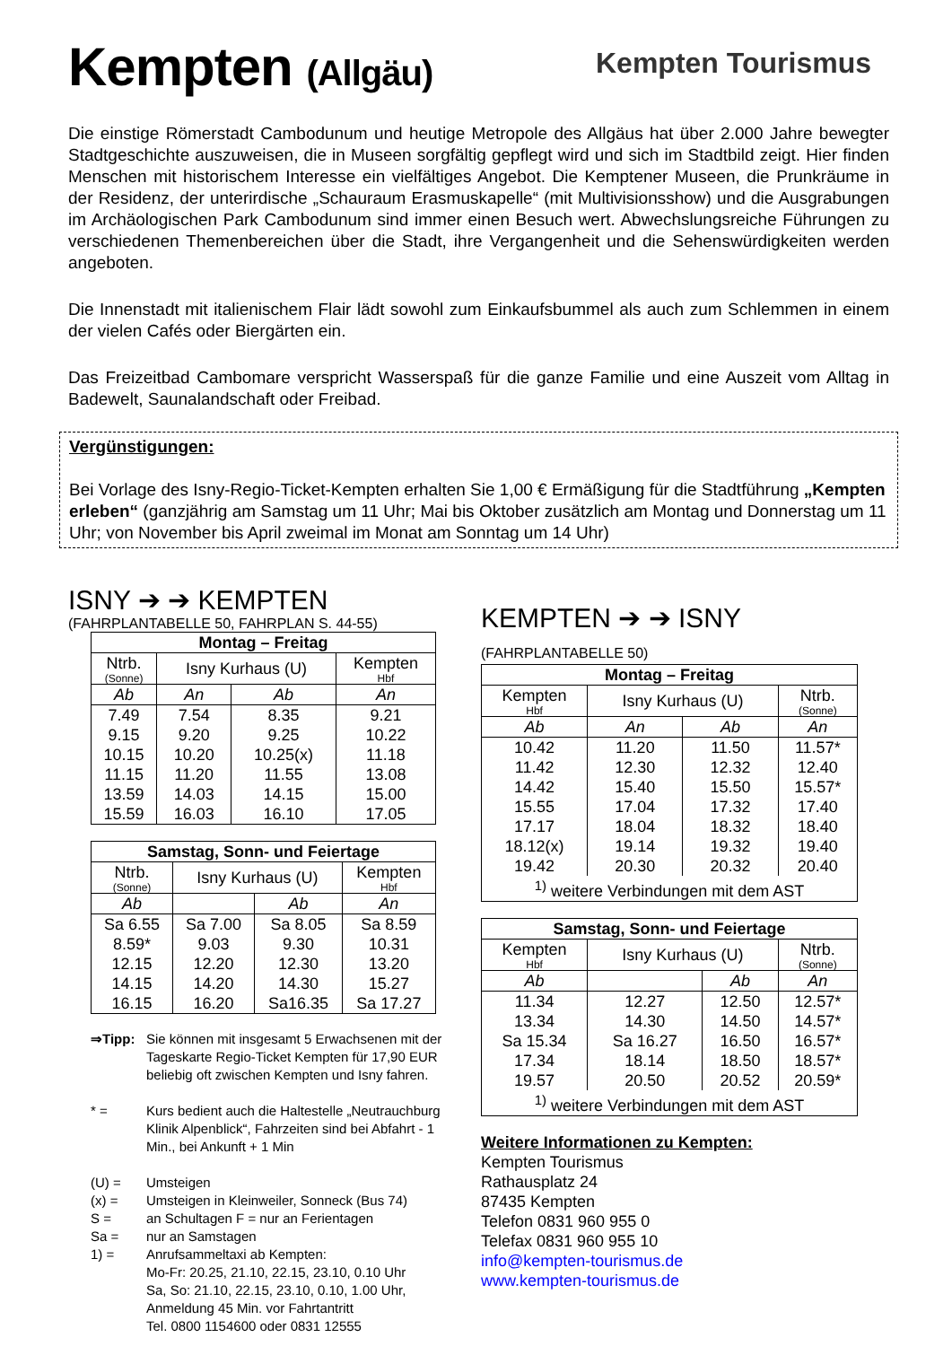Kempten (Allgäu)
Kempten Tourismus
Die einstige Römerstadt Cambodunum und heutige Metropole des Allgäus hat über 2.000 Jahre bewegter Stadtgeschichte auszuweisen, die in Museen sorgfältig gepflegt wird und sich im Stadtbild zeigt. Hier finden Menschen mit historischem Interesse ein vielfältiges Angebot. Die Kemptener Museen, die Prunkräume in der Residenz, der unterirdische „Schauraum Erasmuskapelle“ (mit Multivisionsshow) und die Ausgrabungen im Archäologischen Park Cambodunum sind immer einen Besuch wert. Abwechslungsreiche Führungen zu verschiedenen Themenbereichen über die Stadt, ihre Vergangenheit und die Sehenswürdigkeiten werden angeboten.
Die Innenstadt mit italienischem Flair lädt sowohl zum Einkaufsbummel als auch zum Schlemmen in einem der vielen Cafés oder Biergärten ein.
Das Freizeitbad Cambomare verspricht Wasserspaß für die ganze Familie und eine Auszeit vom Alltag in Badewelt, Saunalandschaft oder Freibad.
Vergünstigungen:
Bei Vorlage des Isny-Regio-Ticket-Kempten erhalten Sie 1,00 € Ermäßigung für die Stadtführung „Kempten erleben“ (ganzjährig am Samstag um 11 Uhr; Mai bis Oktober zusätzlich am Montag und Donnerstag um 11 Uhr; von November bis April zweimal im Monat am Sonntag um 14 Uhr)
ISNY ➔ ➔ KEMPTEN
(FAHRPLANTABELLE 50, FAHRPLAN S. 44-55)
| Montag – Freitag | | | |
| --- | --- | --- | --- |
| Ntrb. (Sonne) | Isny Kurhaus (U) | | Kempten Hbf |
| Ab | An | Ab | An |
| 7.49 | 7.54 | 8.35 | 9.21 |
| 9.15 | 9.20 | 9.25 | 10.22 |
| 10.15 | 10.20 | 10.25(x) | 11.18 |
| 11.15 | 11.20 | 11.55 | 13.08 |
| 13.59 | 14.03 | 14.15 | 15.00 |
| 15.59 | 16.03 | 16.10 | 17.05 |
| Samstag, Sonn- und Feiertage | | | |
| --- | --- | --- | --- |
| Ntrb. (Sonne) | Isny Kurhaus (U) | | Kempten Hbf |
| Ab | | Ab | An |
| Sa 6.55 | Sa 7.00 | Sa 8.05 | Sa 8.59 |
| 8.59* | 9.03 | 9.30 | 10.31 |
| 12.15 | 12.20 | 12.30 | 13.20 |
| 14.15 | 14.20 | 14.30 | 15.27 |
| 16.15 | 16.20 | Sa16.35 | Sa 17.27 |
⇒Tipp: Sie können mit insgesamt 5 Erwachsenen mit der Tageskarte Regio-Ticket Kempten für 17,90 EUR beliebig oft zwischen Kempten und Isny fahren.
* = Kurs bedient auch die Haltestelle „Neutrauchburg Klinik Alpenblick“, Fahrzeiten sind bei Abfahrt - 1 Min., bei Ankunft + 1 Min
(U) = Umsteigen
(x) = Umsteigen in Kleinweiler, Sonneck (Bus 74)
S = an Schultagen F = nur an Ferientagen
Sa = nur an Samstagen
1) = Anrufsammeltaxi ab Kempten:
Mo-Fr: 20.25, 21.10, 22.15, 23.10, 0.10 Uhr
Sa, So: 21.10, 22.15, 23.10, 0.10, 1.00 Uhr,
Anmeldung 45 Min. vor Fahrtantritt
Tel. 0800 1154600 oder 0831 12555
KEMPTEN ➔ ➔ ISNY (FAHRPLANTABELLE 50)
| Montag – Freitag | | | |
| --- | --- | --- | --- |
| Kempten Hbf | Isny Kurhaus (U) | | Ntrb. (Sonne) |
| Ab | An | Ab | An |
| 10.42 | 11.20 | 11.50 | 11.57* |
| 11.42 | 12.30 | 12.32 | 12.40 |
| 14.42 | 15.40 | 15.50 | 15.57* |
| 15.55 | 17.04 | 17.32 | 17.40 |
| 17.17 | 18.04 | 18.32 | 18.40 |
| 18.12(x) | 19.14 | 19.32 | 19.40 |
| 19.42 | 20.30 | 20.32 | 20.40 |
| <sup>1)</sup> weitere Verbindungen mit dem AST | | | |
| Samstag, Sonn- und Feiertage | | | |
| --- | --- | --- | --- |
| Kempten Hbf | Isny Kurhaus (U) | | Ntrb. (Sonne) |
| Ab | | Ab | An |
| 11.34 | 12.27 | 12.50 | 12.57* |
| 13.34 | 14.30 | 14.50 | 14.57* |
| Sa 15.34 | Sa 16.27 | 16.50 | 16.57* |
| 17.34 | 18.14 | 18.50 | 18.57* |
| 19.57 | 20.50 | 20.52 | 20.59* |
| <sup>1)</sup> weitere Verbindungen mit dem AST | | | |
Weitere Informationen zu Kempten:
Kempten Tourismus
Rathausplatz 24
87435 Kempten
Telefon 0831 960 955 0
Telefax 0831 960 955 10
info@kempten-tourismus.de
www.kempten-tourismus.de